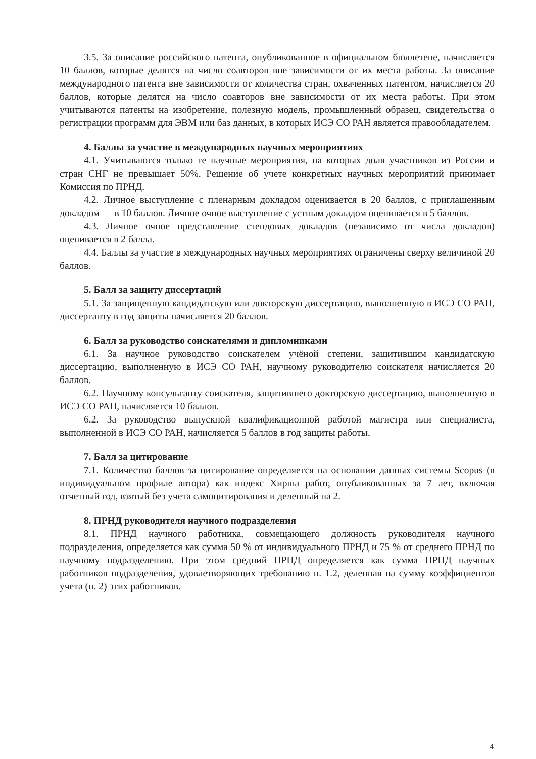3.5. За описание российского патента, опубликованное в официальном бюллетене, начисляется 10 баллов, которые делятся на число соавторов вне зависимости от их места работы. За описание международного патента вне зависимости от количества стран, охваченных патентом, начисляется 20 баллов, которые делятся на число соавторов вне зависимости от их места работы. При этом учитываются патенты на изобретение, полезную модель, промышленный образец, свидетельства о регистрации программ для ЭВМ или баз данных, в которых ИСЭ СО РАН является правообладателем.
4. Баллы за участие в международных научных мероприятиях
4.1. Учитываются только те научные мероприятия, на которых доля участников из России и стран СНГ не превышает 50%. Решение об учете конкретных научных мероприятий принимает Комиссия по ПРНД.
4.2. Личное выступление с пленарным докладом оценивается в 20 баллов, с приглашенным докладом — в 10 баллов. Личное очное выступление с устным докладом оценивается в 5 баллов.
4.3. Личное очное представление стендовых докладов (независимо от числа докладов) оценивается в 2 балла.
4.4. Баллы за участие в международных научных мероприятиях ограничены сверху величиной 20 баллов.
5. Балл за защиту диссертаций
5.1. За защищенную кандидатскую или докторскую диссертацию, выполненную в ИСЭ СО РАН, диссертанту в год защиты начисляется 20 баллов.
6. Балл за руководство соискателями и дипломниками
6.1. За научное руководство соискателем учёной степени, защитившим кандидатскую диссертацию, выполненную в ИСЭ СО РАН, научному руководителю соискателя начисляется 20 баллов.
6.2. Научному консультанту соискателя, защитившего докторскую диссертацию, выполненную в ИСЭ СО РАН, начисляется 10 баллов.
6.2. За руководство выпускной квалификационной работой магистра или специалиста, выполненной в ИСЭ СО РАН, начисляется 5 баллов в год защиты работы.
7. Балл за цитирование
7.1. Количество баллов за цитирование определяется на основании данных системы Scopus (в индивидуальном профиле автора) как индекс Хирша работ, опубликованных за 7 лет, включая отчетный год, взятый без учета самоцитирования и деленный на 2.
8. ПРНД руководителя научного подразделения
8.1. ПРНД научного работника, совмещающего должность руководителя научного подразделения, определяется как сумма 50 % от индивидуального ПРНД и 75 % от среднего ПРНД по научному подразделению. При этом средний ПРНД определяется как сумма ПРНД научных работников подразделения, удовлетворяющих требованию п. 1.2, деленная на сумму коэффициентов учета (п. 2) этих работников.
4